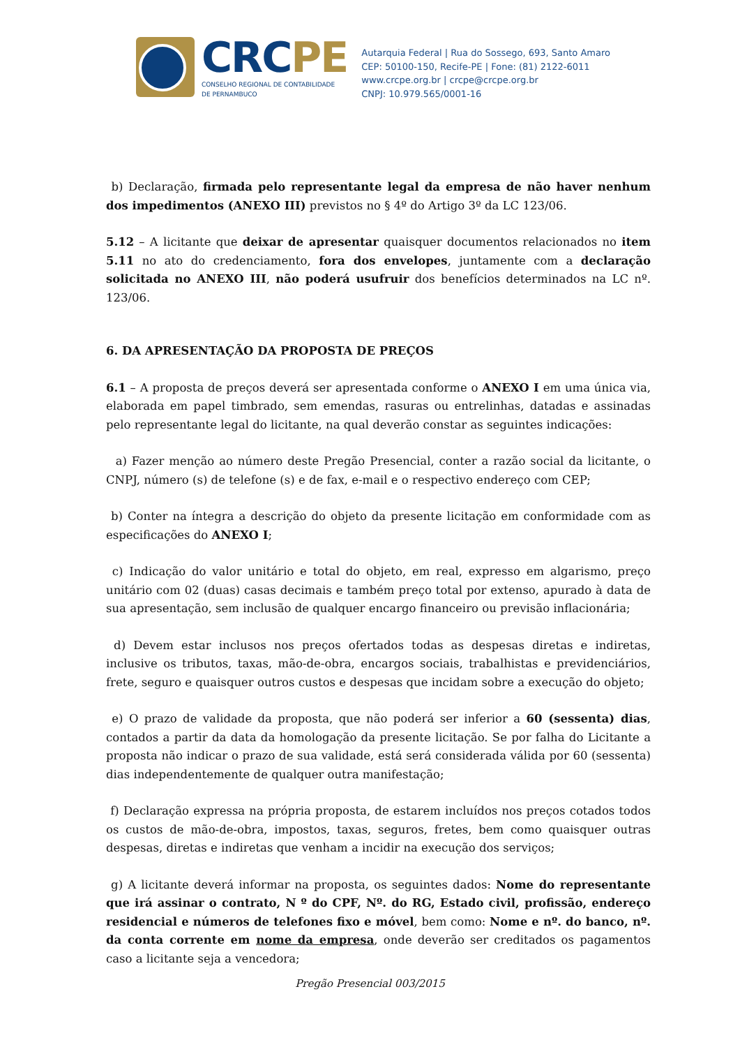CRCPE
CONSELHO REGIONAL DE CONTABILIDADE
DE PERNAMBUCO
Autarquia Federal | Rua do Sossego, 693, Santo Amaro
CEP: 50100-150, Recife-PE | Fone: (81) 2122-6011
www.crcpe.org.br | crcpe@crcpe.org.br
CNPJ: 10.979.565/0001-16
b) Declaração, firmada pelo representante legal da empresa de não haver nenhum dos impedimentos (ANEXO III) previstos no § 4º do Artigo 3º da LC 123/06.
5.12 – A licitante que deixar de apresentar quaisquer documentos relacionados no item 5.11 no ato do credenciamento, fora dos envelopes, juntamente com a declaração solicitada no ANEXO III, não poderá usufruir dos benefícios determinados na LC nº. 123/06.
6. DA APRESENTAÇÃO DA PROPOSTA DE PREÇOS
6.1 – A proposta de preços deverá ser apresentada conforme o ANEXO I em uma única via, elaborada em papel timbrado, sem emendas, rasuras ou entrelinhas, datadas e assinadas pelo representante legal do licitante, na qual deverão constar as seguintes indicações:
a) Fazer menção ao número deste Pregão Presencial, conter a razão social da licitante, o CNPJ, número (s) de telefone (s) e de fax, e-mail e o respectivo endereço com CEP;
b) Conter na íntegra a descrição do objeto da presente licitação em conformidade com as especificações do ANEXO I;
c) Indicação do valor unitário e total do objeto, em real, expresso em algarismo, preço unitário com 02 (duas) casas decimais e também preço total por extenso, apurado à data de sua apresentação, sem inclusão de qualquer encargo financeiro ou previsão inflacionária;
d) Devem estar inclusos nos preços ofertados todas as despesas diretas e indiretas, inclusive os tributos, taxas, mão-de-obra, encargos sociais, trabalhistas e previdenciários, frete, seguro e quaisquer outros custos e despesas que incidam sobre a execução do objeto;
e) O prazo de validade da proposta, que não poderá ser inferior a 60 (sessenta) dias, contados a partir da data da homologação da presente licitação. Se por falha do Licitante a proposta não indicar o prazo de sua validade, está será considerada válida por 60 (sessenta) dias independentemente de qualquer outra manifestação;
f) Declaração expressa na própria proposta, de estarem incluídos nos preços cotados todos os custos de mão-de-obra, impostos, taxas, seguros, fretes, bem como quaisquer outras despesas, diretas e indiretas que venham a incidir na execução dos serviços;
g) A licitante deverá informar na proposta, os seguintes dados: Nome do representante que irá assinar o contrato, N º do CPF, Nº. do RG, Estado civil, profissão, endereço residencial e números de telefones fixo e móvel, bem como: Nome e nº. do banco, nº. da conta corrente em nome da empresa, onde deverão ser creditados os pagamentos caso a licitante seja a vencedora;
Pregão Presencial 003/2015